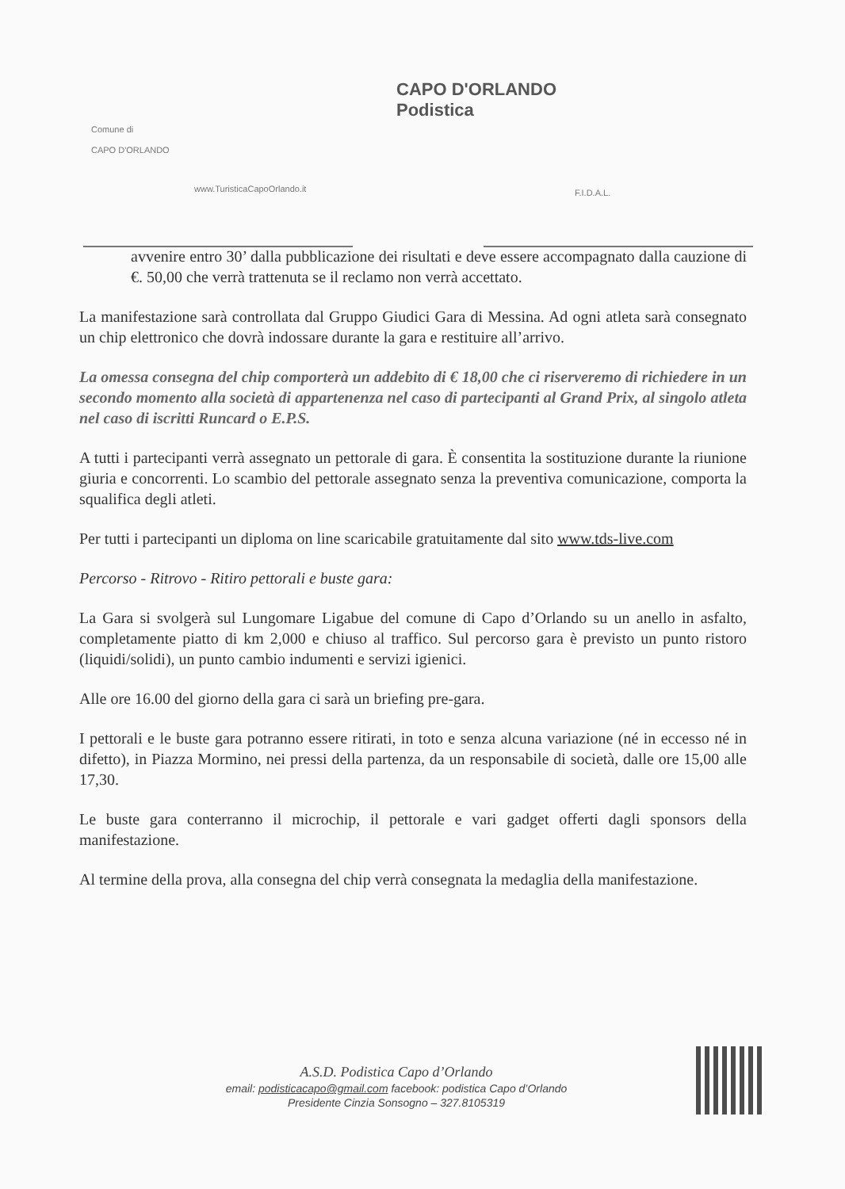Comune di
CAPO D'ORLANDO
www.TuristicaCapoOrlando.it
CAPO D'ORLANDO
Podistica
F.I.D.A.L.
avvenire entro 30’ dalla pubblicazione dei risultati e deve essere accompagnato dalla cauzione di €. 50,00 che verrà trattenuta se il reclamo non verrà accettato.
La manifestazione sarà controllata dal Gruppo Giudici Gara di Messina. Ad ogni atleta sarà consegnato un chip elettronico che dovrà indossare durante la gara e restituire all’arrivo.
La omessa consegna del chip comporterà un addebito di € 18,00 che ci riserveremo di richiedere in un secondo momento alla società di appartenenza nel caso di partecipanti al Grand Prix, al singolo atleta nel caso di iscritti Runcard o E.P.S.
A tutti i partecipanti verrà assegnato un pettorale di gara. È consentita la sostituzione durante la riunione giuria e concorrenti. Lo scambio del pettorale assegnato senza la preventiva comunicazione, comporta la squalifica degli atleti.
Per tutti i partecipanti un diploma on line scaricabile gratuitamente dal sito www.tds-live.com
Percorso - Ritrovo - Ritiro pettorali e buste gara:
La Gara si svolgerà sul Lungomare Ligabue del comune di Capo d’Orlando su un anello in asfalto, completamente piatto di km 2,000 e chiuso al traffico. Sul percorso gara è previsto un punto ristoro (liquidi/solidi), un punto cambio indumenti e servizi igienici.
Alle ore 16.00 del giorno della gara ci sarà un briefing pre-gara.
I pettorali e le buste gara potranno essere ritirati, in toto e senza alcuna variazione (né in eccesso né in difetto), in Piazza Mormino, nei pressi della partenza, da un responsabile di società, dalle ore 15,00 alle 17,30.
Le buste gara conterranno il microchip, il pettorale e vari gadget offerti dagli sponsors della manifestazione.
Al termine della prova, alla consegna del chip verrà consegnata la medaglia della manifestazione.
A.S.D. Podistica Capo d’Orlando
email: podisticacapo@gmail.com facebook: podistica Capo d’Orlando
Presidente Cinzia Sonsogno – 327.8105319